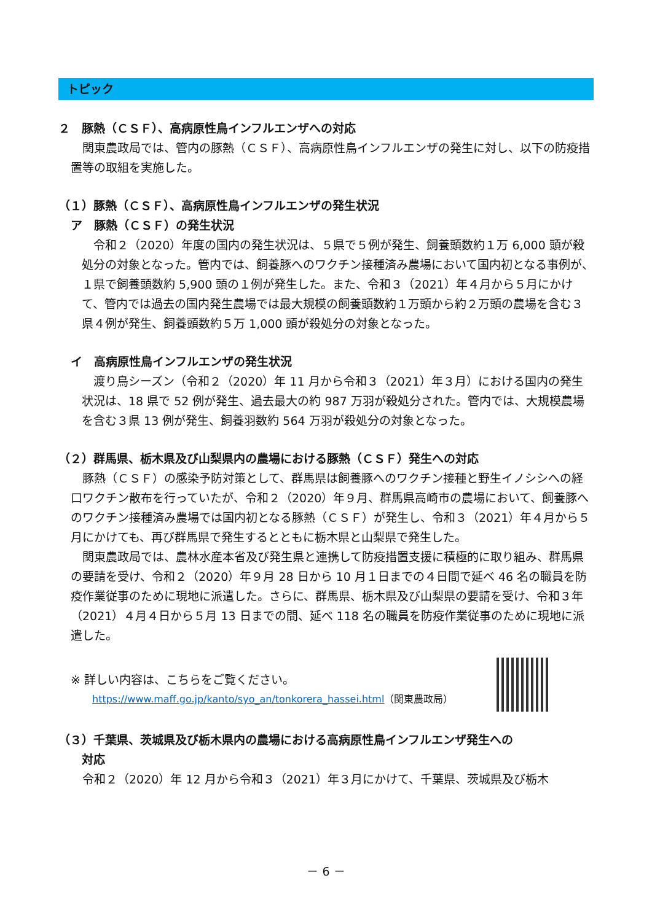トピック
２　豚熱（ＣＳＦ）、高病原性鳥インフルエンザへの対応
　関東農政局では、管内の豚熱（ＣＳＦ）、高病原性鳥インフルエンザの発生に対し、以下の防疫措置等の取組を実施した。
（１）豚熱（ＣＳＦ）、高病原性鳥インフルエンザの発生状況
ア　豚熱（ＣＳＦ）の発生状況
　令和２（2020）年度の国内の発生状況は、５県で５例が発生、飼養頭数約１万 6,000 頭が殺処分の対象となった。管内では、飼養豚へのワクチン接種済み農場において国内初となる事例が、１県で飼養頭数約 5,900 頭の１例が発生した。また、令和３（2021）年４月から５月にかけて、管内では過去の国内発生農場では最大規模の飼養頭数約１万頭から約２万頭の農場を含む３県４例が発生、飼養頭数約５万 1,000 頭が殺処分の対象となった。
イ　高病原性鳥インフルエンザの発生状況
　渡り鳥シーズン（令和２（2020）年 11 月から令和３（2021）年３月）における国内の発生状況は、18 県で 52 例が発生、過去最大の約 987 万羽が殺処分された。管内では、大規模農場を含む３県 13 例が発生、飼養羽数約 564 万羽が殺処分の対象となった。
（２）群馬県、栃木県及び山梨県内の農場における豚熱（ＣＳＦ）発生への対応
　豚熱（ＣＳＦ）の感染予防対策として、群馬県は飼養豚へのワクチン接種と野生イノシシへの経口ワクチン散布を行っていたが、令和２（2020）年９月、群馬県高崎市の農場において、飼養豚へのワクチン接種済み農場では国内初となる豚熱（ＣＳＦ）が発生し、令和３（2021）年４月から５月にかけても、再び群馬県で発生するとともに栃木県と山梨県で発生した。
　関東農政局では、農林水産本省及び発生県と連携して防疫措置支援に積極的に取り組み、群馬県の要請を受け、令和２（2020）年９月 28 日から 10 月１日までの４日間で延べ 46 名の職員を防疫作業従事のために現地に派遣した。さらに、群馬県、栃木県及び山梨県の要請を受け、令和３年（2021）４月４日から５月 13 日までの間、延べ 118 名の職員を防疫作業従事のために現地に派遣した。
※ 詳しい内容は、こちらをご覧ください。
https://www.maff.go.jp/kanto/syo_an/tonkorera_hassei.html（関東農政局）
（３）千葉県、茨城県及び栃木県内の農場における高病原性鳥インフルエンザ発生への
　　対応
　令和２（2020）年 12 月から令和３（2021）年３月にかけて、千葉県、茨城県及び栃木
－ 6 －